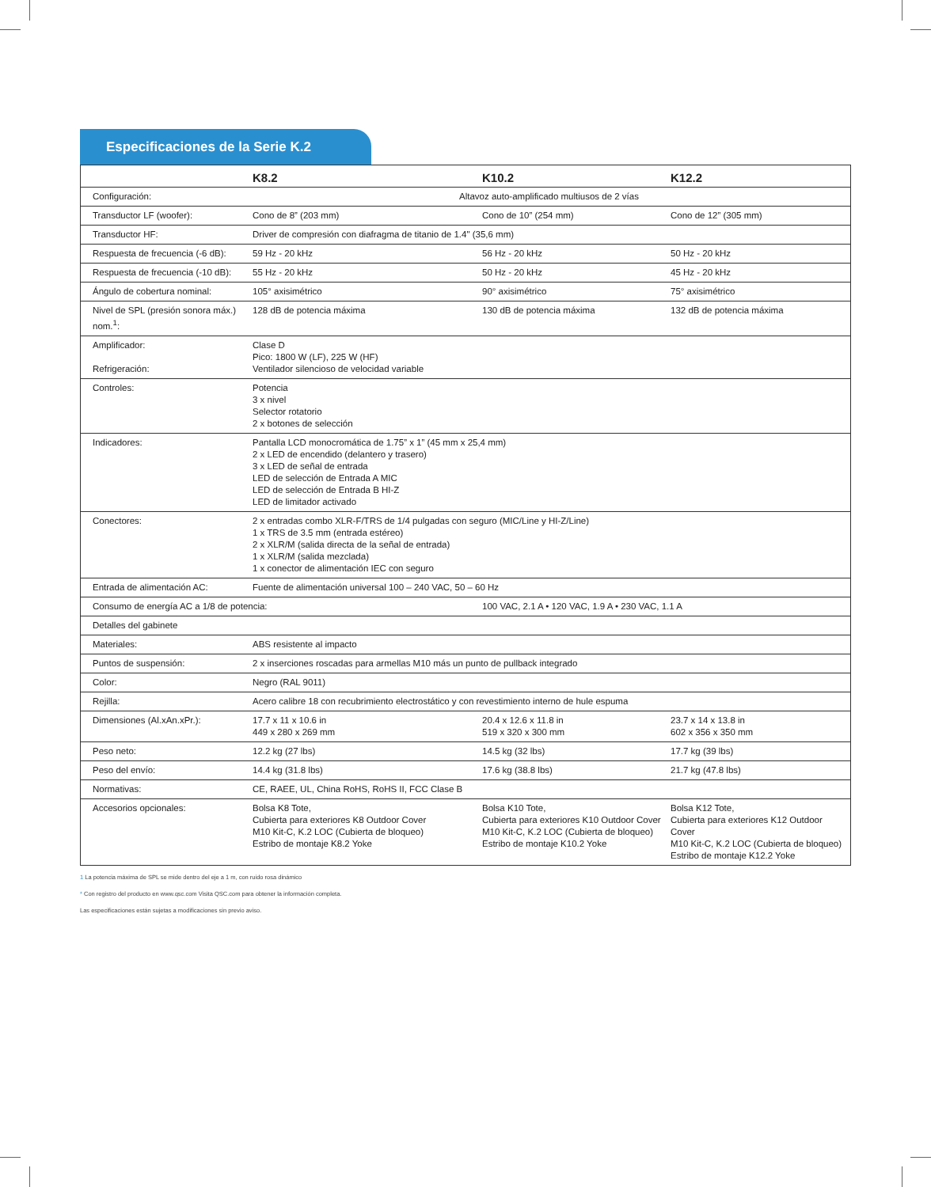Especificaciones de la Serie K.2
| | K8.2 | K10.2 | K12.2 |
| --- | --- | --- | --- |
| Configuración: | Altavoz auto-amplificado multiusos de 2 vías | | |
| Transductor LF (woofer): | Cono de 8” (203 mm) | Cono de 10” (254 mm) | Cono de 12” (305 mm) |
| Transductor HF: | Driver de compresión con diafragma de titanio de 1.4" (35,6 mm) | | |
| Respuesta de frecuencia (-6 dB): | 59 Hz - 20 kHz | 56 Hz - 20 kHz | 50 Hz - 20 kHz |
| Respuesta de frecuencia (-10 dB): | 55 Hz - 20 kHz | 50 Hz - 20 kHz | 45 Hz - 20 kHz |
| Ángulo de cobertura nominal: | 105° axisimétrico | 90° axisimétrico | 75° axisimétrico |
| Nivel de SPL (presión sonora máx.) nom.<sup>1</sup>: | 128 dB de potencia máxima | 130 dB de potencia máxima | 132 dB de potencia máxima |
| Amplificador: Refrigeración: | Clase D Pico: 1800 W (LF), 225 W (HF) Ventilador silencioso de velocidad variable | | |
| Controles: | Potencia 3 x nivel Selector rotatorio 2 x botones de selección | | |
| Indicadores: | Pantalla LCD monocromática de 1.75” x 1” (45 mm x 25,4 mm) 2 x LED de encendido (delantero y trasero) 3 x LED de señal de entrada LED de selección de Entrada A MIC LED de selección de Entrada B HI-Z LED de limitador activado | | |
| Conectores: | 2 x entradas combo XLR-F/TRS de 1/4 pulgadas con seguro (MIC/Line y HI-Z/Line) 1 x TRS de 3.5 mm (entrada estéreo) 2 x XLR/M (salida directa de la señal de entrada) 1 x XLR/M (salida mezclada) 1 x conector de alimentación IEC con seguro | | |
| Entrada de alimentación AC: | Fuente de alimentación universal 100 – 240 VAC, 50 – 60 Hz | | |
| Consumo de energía AC a 1/8 de potencia: | | 100 VAC, 2.1 A • 120 VAC, 1.9 A • 230 VAC, 1.1 A | |
| Detalles del gabinete | | | |
| Materiales: | ABS resistente al impacto | | |
| Puntos de suspensión: | 2 x inserciones roscadas para armellas M10 más un punto de pullback integrado | | |
| Color: | Negro (RAL 9011) | | |
| Rejilla: | Acero calibre 18 con recubrimiento electrostático y con revestimiento interno de hule espuma | | |
| Dimensiones (Al.xAn.xPr.): | 17.7 x 11 x 10.6 in 449 x 280 x 269 mm | 20.4 x 12.6 x 11.8 in 519 x 320 x 300 mm | 23.7 x 14 x 13.8 in 602 x 356 x 350 mm |
| Peso neto: | 12.2 kg (27 lbs) | 14.5 kg (32 lbs) | 17.7 kg (39 lbs) |
| Peso del envío: | 14.4 kg (31.8 lbs) | 17.6 kg (38.8 lbs) | 21.7 kg (47.8 lbs) |
| Normativas: | CE, RAEE, UL, China RoHS, RoHS II, FCC Clase B | | |
| Accesorios opcionales: | Bolsa K8 Tote, Cubierta para exteriores K8 Outdoor Cover M10 Kit-C, K.2 LOC (Cubierta de bloqueo) Estribo de montaje K8.2 Yoke | Bolsa K10 Tote, Cubierta para exteriores K10 Outdoor Cover M10 Kit-C, K.2 LOC (Cubierta de bloqueo) Estribo de montaje K10.2 Yoke | Bolsa K12 Tote, Cubierta para exteriores K12 Outdoor Cover M10 Kit-C, K.2 LOC (Cubierta de bloqueo) Estribo de montaje K12.2 Yoke |
1 La potencia máxima de SPL se mide dentro del eje a 1 m, con ruido rosa dinámico
* Con registro del producto en www.qsc.com Visita QSC.com para obtener la información completa.
Las especificaciones están sujetas a modificaciones sin previo aviso.